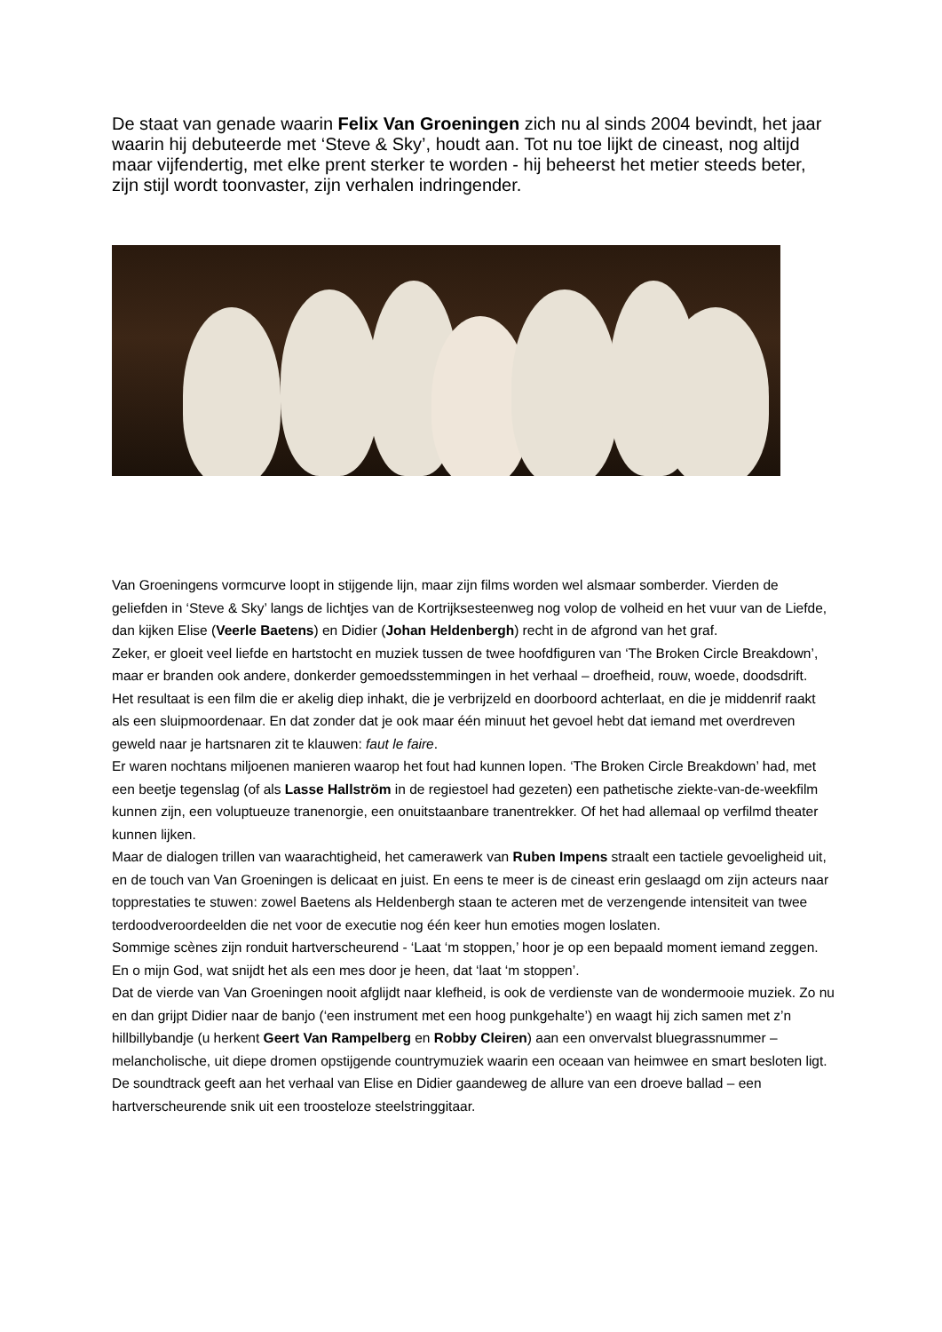De staat van genade waarin Felix Van Groeningen zich nu al sinds 2004 bevindt, het jaar waarin hij debuteerde met ‘Steve & Sky’, houdt aan. Tot nu toe lijkt de cineast, nog altijd maar vijfendertig, met elke prent sterker te worden - hij beheerst het metier steeds beter, zijn stijl wordt toonvaster, zijn verhalen indringender.
Van Groeningens vormcurve loopt in stijgende lijn, maar zijn films worden wel alsmaar somberder. Vierden de geliefden in ‘Steve & Sky’ langs de lichtjes van de Kortrijksesteenweg nog volop de volheid en het vuur van de Liefde, dan kijken Elise (Veerle Baetens) en Didier (Johan Heldenbergh) recht in de afgrond van het graf.
Zeker, er gloeit veel liefde en hartstocht en muziek tussen de twee hoofdfiguren van ‘The Broken Circle Breakdown’, maar er branden ook andere, donkerder gemoedsstemmingen in het verhaal – droefheid, rouw, woede, doodsdrift.
Het resultaat is een film die er akelig diep inhakt, die je verbrijzeld en doorboord achterlaat, en die je middenrif raakt als een sluipmoordenaar. En dat zonder dat je ook maar één minuut het gevoel hebt dat iemand met overdreven geweld naar je hartsnaren zit te klauwen: faut le faire.
Er waren nochtans miljoenen manieren waarop het fout had kunnen lopen. ‘The Broken Circle Breakdown’ had, met een beetje tegenslag (of als Lasse Hallström in de regiestoel had gezeten) een pathetische ziekte-van-de-weekfilm kunnen zijn, een voluptueuze tranenorgie, een onuitstaanbare tranentrekker. Of het had allemaal op verfilmd theater kunnen lijken.
Maar de dialogen trillen van waarachtigheid, het camerawerk van Ruben Impens straalt een tactiele gevoeligheid uit, en de touch van Van Groeningen is delicaat en juist. En eens te meer is de cineast erin geslaagd om zijn acteurs naar topprestaties te stuwen: zowel Baetens als Heldenbergh staan te acteren met de verzengende intensiteit van twee terdoodveroordeelden die net voor de executie nog één keer hun emoties mogen loslaten.
Sommige scènes zijn ronduit hartverscheurend - ‘Laat ‘m stoppen,’ hoor je op een bepaald moment iemand zeggen. En o mijn God, wat snijdt het als een mes door je heen, dat ‘laat ‘m stoppen’.
Dat de vierde van Van Groeningen nooit afglijdt naar klefheid, is ook de verdienste van de wondermooie muziek. Zo nu en dan grijpt Didier naar de banjo (‘een instrument met een hoog punkgehalte’) en waagt hij zich samen met z’n hillbillybandje (u herkent Geert Van Rampelberg en Robby Cleiren) aan een onvervalst bluegrassnummer – melancholische, uit diepe dromen opstijgende countrymuziek waarin een oceaan van heimwee en smart besloten ligt.
De soundtrack geeft aan het verhaal van Elise en Didier gaandeweg de allure van een droeve ballad – een hartverscheurende snik uit een troosteloze steelstringgitaar.